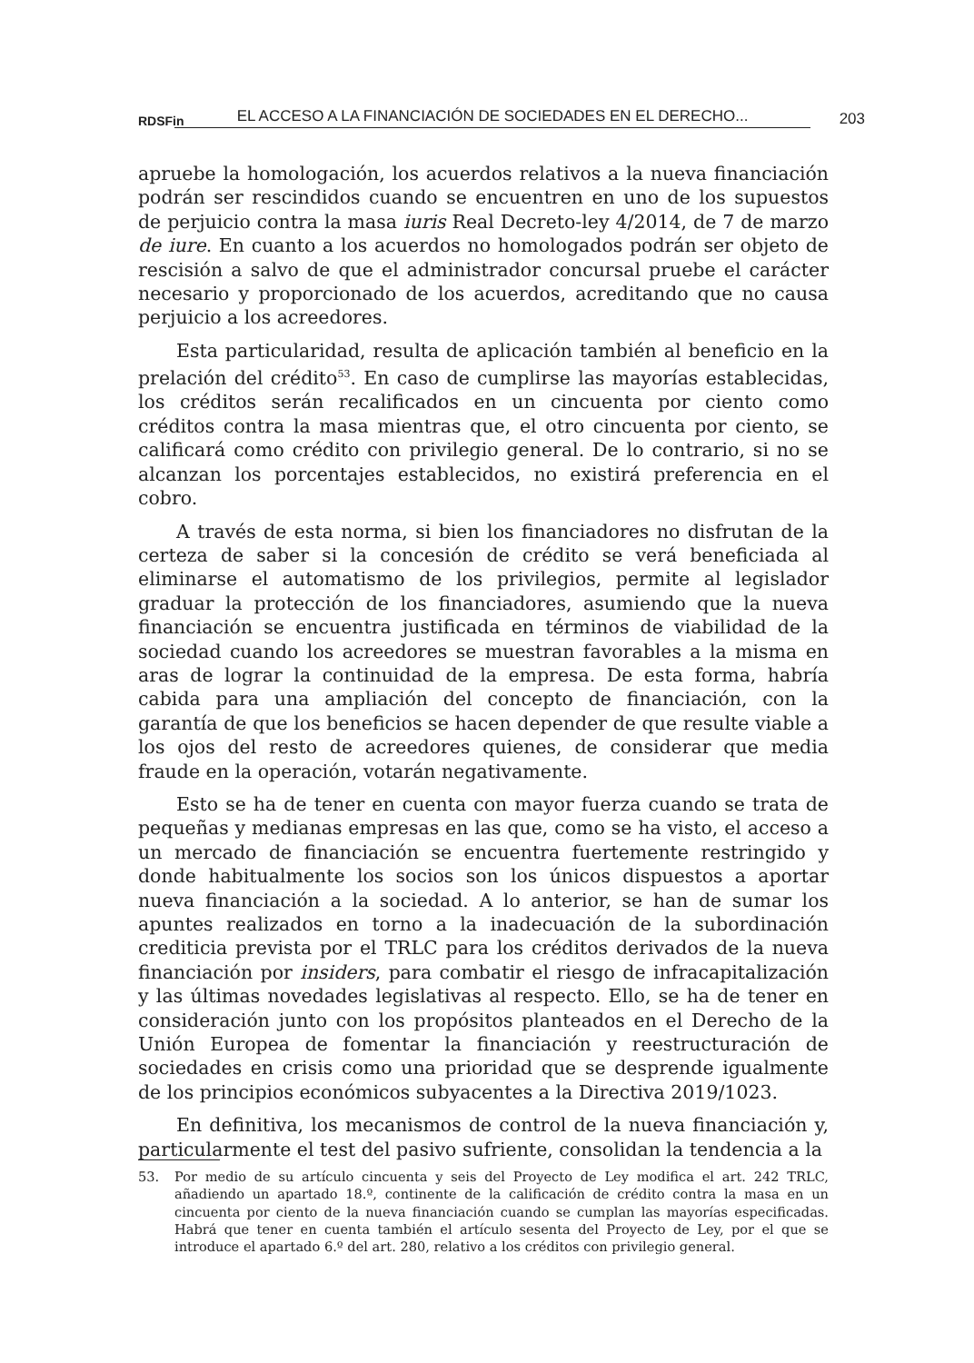RDSFin EL ACCESO A LA FINANCIACIÓN DE SOCIEDADES EN EL DERECHO... 203
apruebe la homologación, los acuerdos relativos a la nueva financiación podrán ser rescindidos cuando se encuentren en uno de los supuestos de perjuicio contra la masa iuris Real Decreto-ley 4/2014, de 7 de marzo de iure. En cuanto a los acuerdos no homologados podrán ser objeto de rescisión a salvo de que el administrador concursal pruebe el carácter necesario y proporcionado de los acuerdos, acreditando que no causa perjuicio a los acreedores.
Esta particularidad, resulta de aplicación también al beneficio en la prelación del crédito<sup>53</sup>. En caso de cumplirse las mayorías establecidas, los créditos serán recalificados en un cincuenta por ciento como créditos contra la masa mientras que, el otro cincuenta por ciento, se calificará como crédito con privilegio general. De lo contrario, si no se alcanzan los porcentajes establecidos, no existirá preferencia en el cobro.
A través de esta norma, si bien los financiadores no disfrutan de la certeza de saber si la concesión de crédito se verá beneficiada al eliminarse el automatismo de los privilegios, permite al legislador graduar la protección de los financiadores, asumiendo que la nueva financiación se encuentra justificada en términos de viabilidad de la sociedad cuando los acreedores se muestran favorables a la misma en aras de lograr la continuidad de la empresa. De esta forma, habría cabida para una ampliación del concepto de financiación, con la garantía de que los beneficios se hacen depender de que resulte viable a los ojos del resto de acreedores quienes, de considerar que media fraude en la operación, votarán negativamente.
Esto se ha de tener en cuenta con mayor fuerza cuando se trata de pequeñas y medianas empresas en las que, como se ha visto, el acceso a un mercado de financiación se encuentra fuertemente restringido y donde habitualmente los socios son los únicos dispuestos a aportar nueva financiación a la sociedad. A lo anterior, se han de sumar los apuntes realizados en torno a la inadecuación de la subordinación crediticia prevista por el TRLC para los créditos derivados de la nueva financiación por insiders, para combatir el riesgo de infracapitalización y las últimas novedades legislativas al respecto. Ello, se ha de tener en consideración junto con los propósitos planteados en el Derecho de la Unión Europea de fomentar la financiación y reestructuración de sociedades en crisis como una prioridad que se desprende igualmente de los principios económicos subyacentes a la Directiva 2019/1023.
En definitiva, los mecanismos de control de la nueva financiación y, particularmente el test del pasivo sufriente, consolidan la tendencia a la
53. Por medio de su artículo cincuenta y seis del Proyecto de Ley modifica el art. 242 TRLC, añadiendo un apartado 18.º, continente de la calificación de crédito contra la masa en un cincuenta por ciento de la nueva financiación cuando se cumplan las mayorías especificadas. Habrá que tener en cuenta también el artículo sesenta del Proyecto de Ley, por el que se introduce el apartado 6.º del art. 280, relativo a los créditos con privilegio general.